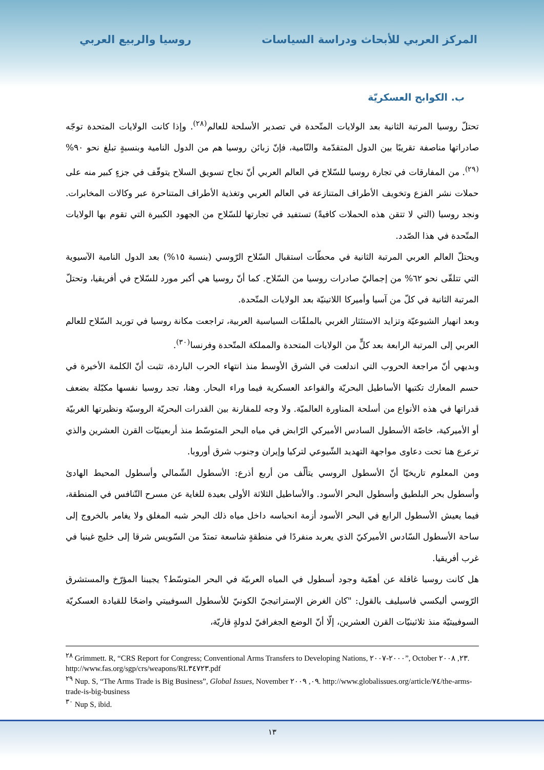المركز العربي للأبحاث ودراسة السياسات
روسيا والربيع العربي
ب. الكوابح العسكريّة
تحتلّ روسيا المرتبة الثانية بعد الولايات المتّحدة في تصدير الأسلحة للعالم<sup>(٢٨)</sup>. وإذا كانت الولايات المتحدة توجّه صادراتها مناصفة تقريبًا بين الدول المتقدّمة والنّامية، فإنّ زبائن روسيا هم من الدول النامية وبنسبةٍ تبلغ نحو ٩٠%<sup>(٢٩)</sup>. من المفارقات في تجارة روسيا للسّلاح في العالم العربي أنّ نجاح تسويق السلاح يتوقّف في جزءٍ كبير منه على حملات نشر الفزع وتخويف الأطراف المتنازعة في العالم العربي وتغذية الأطراف المتناحرة عبر وكالات المخابرات. ونجد روسيا (التي لا تتقن هذه الحملات كافيةً) تستفيد في تجارتها للسّلاح من الجهود الكبيرة التي تقوم بها الولايات المتّحدة في هذا الصّدد.
ويحتلّ العالم العربي المرتبة الثانية في محطّات استقبال السّلاح الرّوسي (بنسبة ١٥%) بعد الدول النامية الآسيوية التي تتلقّى نحو ٦٢% من إجماليّ صادرات روسيا من السّلاح. كما أنّ روسيا هي أكبر مورد للسّلاح في أفريقيا، وتحتلّ المرتبة الثانية في كلّ من آسيا وأميركا اللاتينيّة بعد الولايات المتّحدة.
وبعد انهيار الشيوعيّة وتزايد الاستئثار الغربي بالملفّات السياسية العربية، تراجعت مكانة روسيا في توريد السّلاح للعالم العربي إلى المرتبة الرابعة بعد كلٍّ من الولايات المتحدة والمملكة المتّحدة وفرنسا<sup>(٣٠)</sup>.
وبديهي أنّ مراجعة الحروب التي اندلعت في الشرق الأوسط منذ انتهاء الحرب الباردة، تثبت أنّ الكلمة الأخيرة في حسم المعارك تكتبها الأساطيل البحريّة والقواعد العسكرية فيما وراء البحار. وهنا، تجد روسيا نفسها مكبّلة بضعف قدراتها في هذه الأنواع من أسلحة المناورة العالميّة. ولا وجه للمقارنة بين القدرات البحريّة الروسيّة ونظيرتها الغربيّة أو الأميركية، خاصّة الأسطول السادس الأميركي الرّابض في مياه البحر المتوسّط منذ أربعينيّات القرن العشرين والذي ترعرع هنا تحت دعاوى مواجهة التهديد الشّيوعي لتركيا وإيران وجنوب شرق أوروبا.
ومن المعلوم تاريخيّا أنّ الأسطول الروسي يتألّف من أربع أذرع: الأسطول الشّمالي وأسطول المحيط الهادئ وأسطول بحر البلطيق وأسطول البحر الأسود. والأساطيل الثلاثة الأولى بعيدة للغاية عن مسرح التّنافس في المنطقة، فيما يعيش الأسطول الرابع في البحر الأسود أزمة انحباسه داخل مياه ذلك البحر شبه المغلق ولا يغامر بالخروج إلى ساحة الأسطول السّادس الأميركيّ الذي يعربد منفردًا في منطقةٍ شاسعة تمتدّ من السّويس شرقا إلى خليج غينيا في غرب أفريقيا.
هل كانت روسيا غافلة عن أهمّية وجود أسطول في المياه العربيّة في البحر المتوسّط؟ يجيبنا المؤرّخ والمستشرق الرّوسي أليكسي فاسيليف بالقول: "كان الغرض الإستراتيجيّ الكونيّ للأسطول السوفييتي واضحًا للقيادة العسكريّة السوفييتيّة منذ ثلاثينيّات القرن العشرين، إلّا أنّ الوضع الجغرافيّ لدولةٍ قاريّة،
<sup>٢٨</sup> Grimmett. R, “CRS Report for Congress; Conventional Arms Transfers to Developing Nations, ٢٠٠٠-٢٠٠٧”, October ٢٣, ٢٠٠٨. http://www.fas.org/sgp/crs/weapons/RL٣٤٧٢٣.pdf
<sup>٢٩</sup> Nup. S, “The Arms Trade is Big Business”, Global Issues, November ٠٩, ٢٠٠٩. http://www.globalissues.org/article/٧٤/the-arms-trade-is-big-business
<sup>٣٠</sup> Nup S, ibid.
١٣